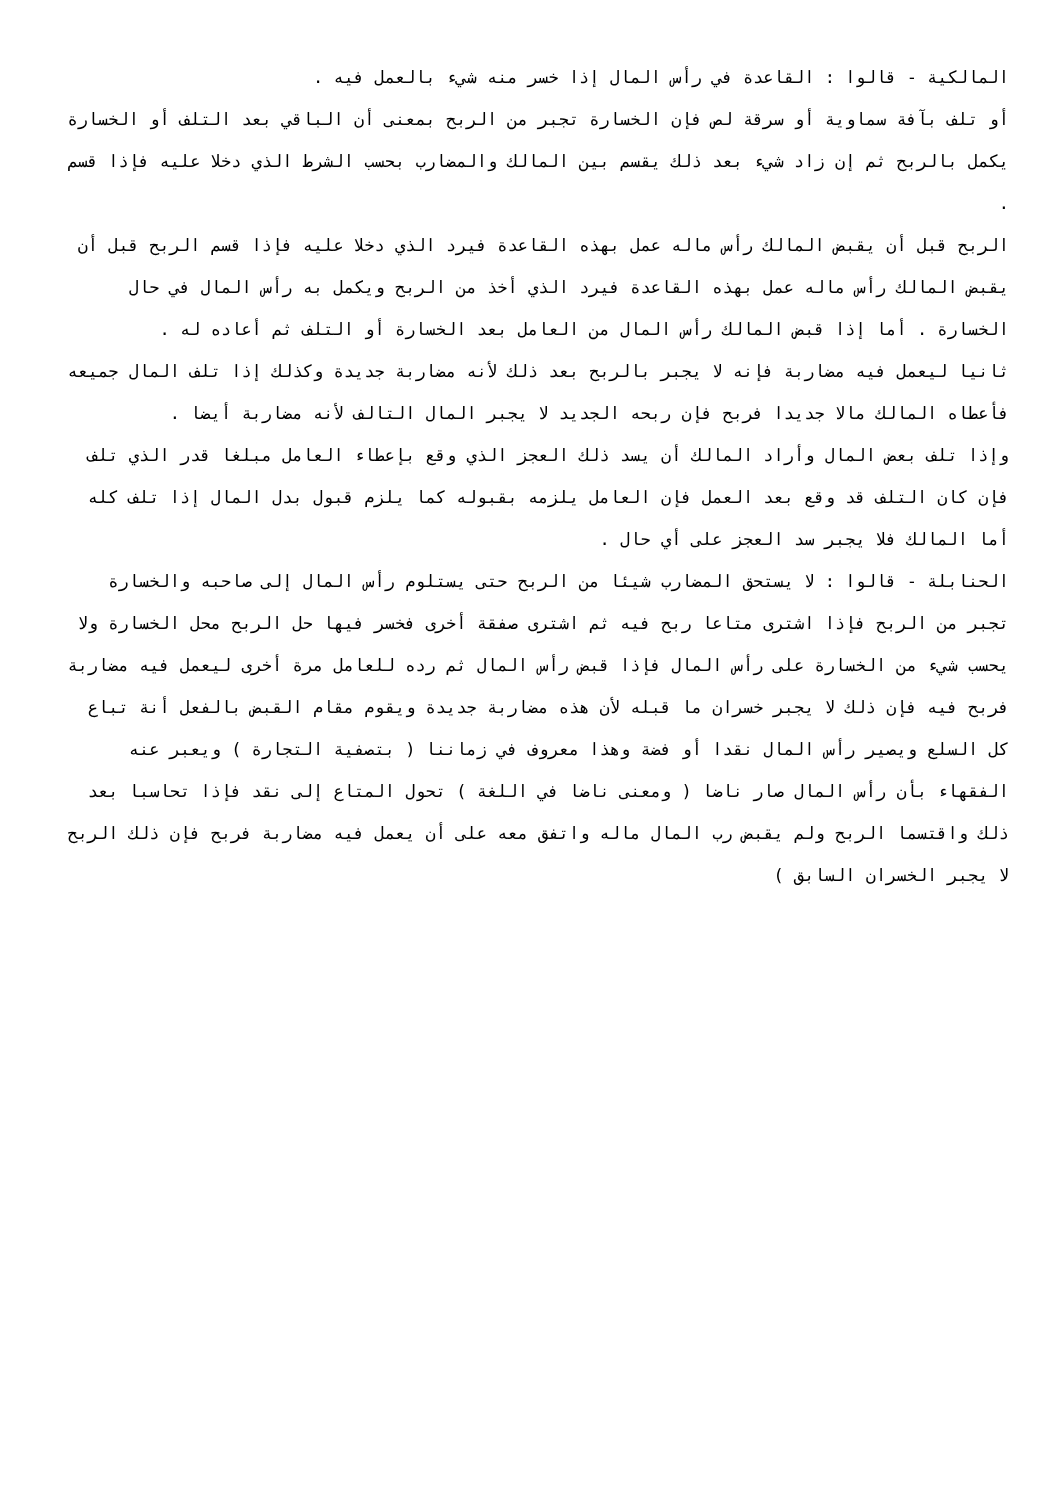المالكية - قالوا : القاعدة في رأس المال إذا خسر منه شيء بالعمل فيه .
أو تلف بآفة سماوية أو سرقة لص فإن الخسارة تجبر من الربح بمعنى أن الباقي بعد التلف أو الخسارة يكمل بالربح ثم إن زاد شيء بعد ذلك يقسم بين المالك والمضارب بحسب الشرط الذي دخلا عليه فإذا قسم .
الربح قبل أن يقبض المالك رأس ماله عمل بهذه القاعدة فيرد الذي دخلا عليه فإذا قسم الربح قبل أن يقبض المالك رأس ماله عمل بهذه القاعدة فيرد الذي أخذ من الربح ويكمل به رأس المال في حال الخسارة . أما إذا قبض المالك رأس المال من العامل بعد الخسارة أو التلف ثم أعاده له .
ثانيا ليعمل فيه مضاربة فإنه لا يجبر بالربح بعد ذلك لأنه مضاربة جديدة وكذلك إذا تلف المال جميعه فأعطاه المالك مالا جديدا فربح فإن ربحه الجديد لا يجبر المال التالف لأنه مضاربة أيضا .
وإذا تلف بعض المال وأراد المالك أن يسد ذلك العجز الذي وقع بإعطاء العامل مبلغا قدر الذي تلف فإن كان التلف قد وقع بعد العمل فإن العامل يلزمه بقبوله كما يلزم قبول بدل المال إذا تلف كله أما المالك فلا يجبر سد العجز على أي حال .
الحنابلة - قالوا : لا يستحق المضارب شيئا من الربح حتى يستلوم رأس المال إلى صاحبه والخسارة تجبر من الربح فإذا اشترى متاعا ربح فيه ثم اشترى صفقة أخرى فخسر فيها حل الربح محل الخسارة ولا يحسب شيء من الخسارة على رأس المال فإذا قبض رأس المال ثم رده للعامل مرة أخرى ليعمل فيه مضاربة فربح فيه فإن ذلك لا يجبر خسران ما قبله لأن هذه مضاربة جديدة ويقوم مقام القبض بالفعل أنة تباع كل السلع ويصير رأس المال نقدا أو فضة وهذا معروف في زماننا ( بتصفية التجارة ) ويعبر عنه الفقهاء بأن رأس المال صار ناضا ( ومعنى ناضا في اللغة ) تحول المتاع إلى نقد فإذا تحاسبا بعد ذلك واقتسما الربح ولم يقبض رب المال ماله واتفق معه على أن يعمل فيه مضاربة فربح فإن ذلك الربح لا يجبر الخسران السابق )